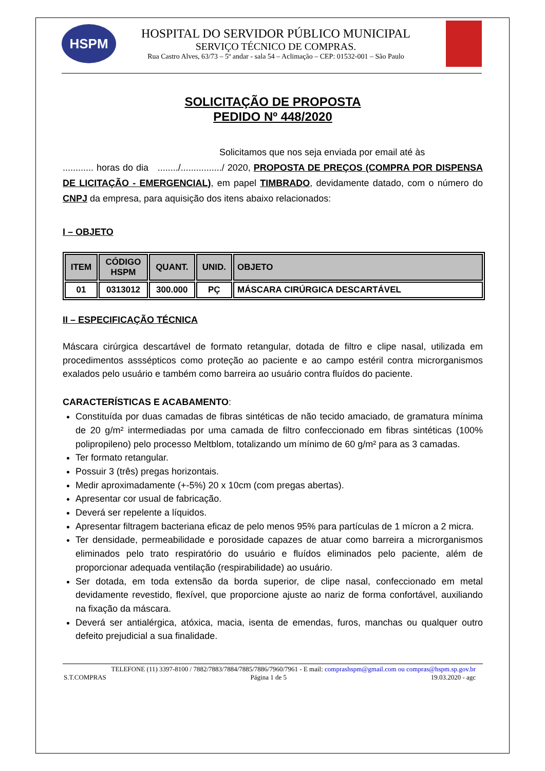HSPM
HOSPITAL DO SERVIDOR PÚBLICO MUNICIPAL
SERVIÇO TÉCNICO DE COMPRAS.
Rua Castro Alves, 63/73 – 5º andar - sala 54 – Aclimação – CEP: 01532-001 – São Paulo
SOLICITAÇÃO DE PROPOSTA
PEDIDO Nº 448/2020
Solicitamos que nos seja enviada por email até às
............ horas do dia ......../................/ 2020, PROPOSTA DE PREÇOS (COMPRA POR DISPENSA DE LICITAÇÃO - EMERGENCIAL), em papel TIMBRADO, devidamente datado, com o número do CNPJ da empresa, para aquisição dos itens abaixo relacionados:
I – OBJETO
| ITEM | CÓDIGO HSPM | QUANT. | UNID. | OBJETO |
| --- | --- | --- | --- | --- |
| 01 | 0313012 | 300.000 | PÇ | MÁSCARA CIRÚRGICA DESCARTÁVEL |
II – ESPECIFICAÇÃO TÉCNICA
Máscara cirúrgica descartável de formato retangular, dotada de filtro e clipe nasal, utilizada em procedimentos asssépticos como proteção ao paciente e ao campo estéril contra microrganismos exalados pelo usuário e também como barreira ao usuário contra fluídos do paciente.
CARACTERÍSTICAS E ACABAMENTO:
Constituída por duas camadas de fibras sintéticas de não tecido amaciado, de gramatura mínima de 20 g/m² intermediadas por uma camada de filtro confeccionado em fibras sintéticas (100% polipropileno) pelo processo Meltblom, totalizando um mínimo de 60 g/m² para as 3 camadas.
Ter formato retangular.
Possuir 3 (três) pregas horizontais.
Medir aproximadamente (+-5%) 20 x 10cm (com pregas abertas).
Apresentar cor usual de fabricação.
Deverá ser repelente a líquidos.
Apresentar filtragem bacteriana eficaz de pelo menos 95% para partículas de 1 mícron a 2 micra.
Ter densidade, permeabilidade e porosidade capazes de atuar como barreira a microrganismos eliminados pelo trato respiratório do usuário e fluídos eliminados pelo paciente, além de proporcionar adequada ventilação (respirabilidade) ao usuário.
Ser dotada, em toda extensão da borda superior, de clipe nasal, confeccionado em metal devidamente revestido, flexível, que proporcione ajuste ao nariz de forma confortável, auxiliando na fixação da máscara.
Deverá ser antialérgica, atóxica, macia, isenta de emendas, furos, manchas ou qualquer outro defeito prejudicial a sua finalidade.
TELEFONE (11) 3397-8100 / 7882/7883/7884/7885/7886/7960/7961 - E mail: comprashspm@gmail.com ou compras@hspm.sp.gov.br
S.T.COMPRAS Página 1 de 5 19.03.2020 - agc